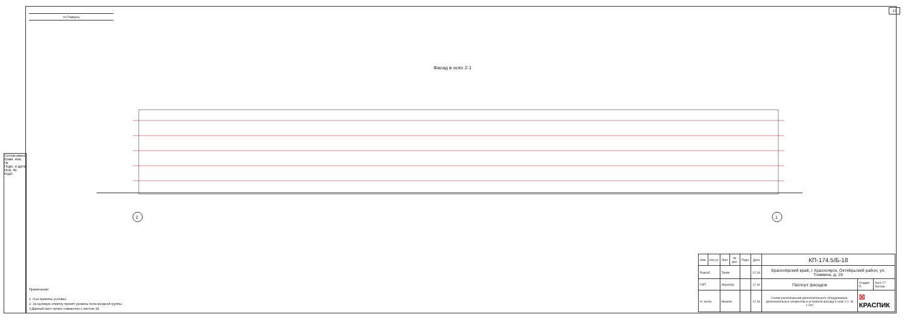Согласовано
Взам. инв. №
Подп. и дата
Инв. № подл.
19
Ул.Томмина
Фасад в осях 2-1
2
1
Примечания:
1. Оси приняты условно.
2. За нулевую отметку принят уровень пола входной группы.
3.Данный лист читать совместно с листом 18.
| Изм. | Кол.уч | Лист | № док. | Подп. | Дата | КП-174.5/Б-18 | | |
| Разраб. | | Трияк | | | 12.18 | Красноярский край, г. Красноярск, Октябрьский район, ул. Томмина, д. 25 | | |
| ГИП | | Жеребор | | | 12.18 | Паспорт фасадов | Стадия П | Лист 17 Листов |
| Н. контр. | | Иванов | | | 12.18 | Схема расположения дополнительного оборудования, дополнительных элементов и устройств фасада в осях 2-1. М 1:200 | ☒ КРАСПИК | |